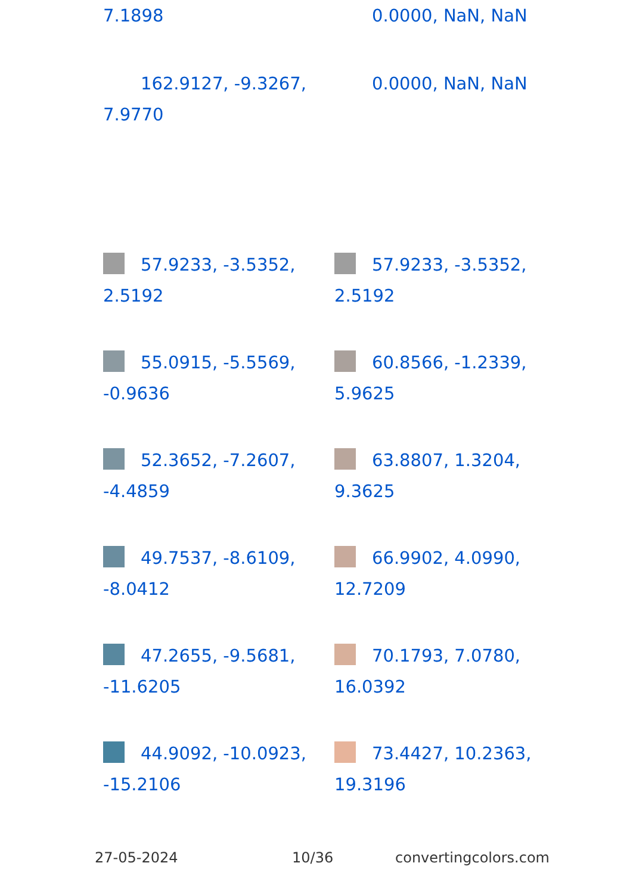7.1898 0.0000, NaN, NaN
162.9127, -9.3267, 7.9770
0.0000, NaN, NaN
57.9233, -3.5352, 2.5192
57.9233, -3.5352, 2.5192
55.0915, -5.5569, -0.9636
60.8566, -1.2339, 5.9625
52.3652, -7.2607, -4.4859
63.8807, 1.3204, 9.3625
49.7537, -8.6109, -8.0412
66.9902, 4.0990, 12.7209
47.2655, -9.5681, -11.6205
70.1793, 7.0780, 16.0392
44.9092, -10.0923, -15.2106
73.4427, 10.2363, 19.3196
27-05-2024 10/36 convertingcolors.com